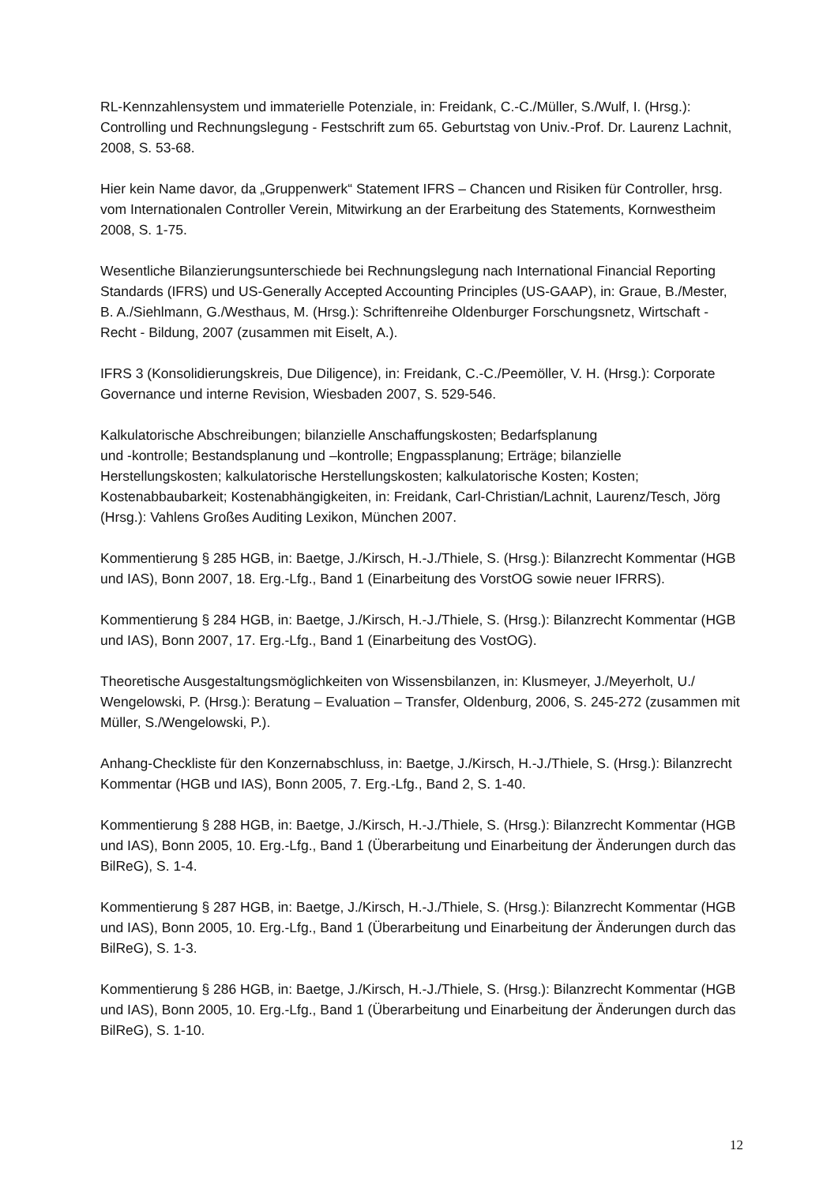RL-Kennzahlensystem und immaterielle Potenziale, in: Freidank, C.-C./Müller, S./Wulf, I. (Hrsg.): Controlling und Rechnungslegung - Festschrift zum 65. Geburtstag von Univ.-Prof. Dr. Laurenz Lachnit, 2008, S. 53-68.
Hier kein Name davor, da „Gruppenwerk“ Statement IFRS – Chancen und Risiken für Controller, hrsg. vom Internationalen Controller Verein, Mitwirkung an der Erarbeitung des Statements, Kornwestheim 2008, S. 1-75.
Wesentliche Bilanzierungsunterschiede bei Rechnungslegung nach International Financial Reporting Standards (IFRS) und US-Generally Accepted Accounting Principles (US-GAAP), in: Graue, B./Mester, B. A./Siehlmann, G./Westhaus, M. (Hrsg.): Schriftenreihe Oldenburger Forschungsnetz, Wirtschaft - Recht - Bildung, 2007 (zusammen mit Eiselt, A.).
IFRS 3 (Konsolidierungskreis, Due Diligence), in: Freidank, C.-C./Peemöller, V. H. (Hrsg.): Corporate Governance und interne Revision, Wiesbaden 2007, S. 529-546.
Kalkulatorische Abschreibungen; bilanzielle Anschaffungskosten; Bedarfsplanung
und -kontrolle; Bestandsplanung und –kontrolle; Engpassplanung; Erträge; bilanzielle Herstellungskosten; kalkulatorische Herstellungskosten; kalkulatorische Kosten; Kosten; Kostenabbaubarkeit; Kostenabhängigkeiten, in: Freidank, Carl-Christian/Lachnit, Laurenz/Tesch, Jörg (Hrsg.): Vahlens Großes Auditing Lexikon, München 2007.
Kommentierung § 285 HGB, in: Baetge, J./Kirsch, H.-J./Thiele, S. (Hrsg.): Bilanzrecht Kommentar (HGB und IAS), Bonn 2007, 18. Erg.-Lfg., Band 1 (Einarbeitung des VorstOG sowie neuer IFRRS).
Kommentierung § 284 HGB, in: Baetge, J./Kirsch, H.-J./Thiele, S. (Hrsg.): Bilanzrecht Kommentar (HGB und IAS), Bonn 2007, 17. Erg.-Lfg., Band 1 (Einarbeitung des VostOG).
Theoretische Ausgestaltungsmöglichkeiten von Wissensbilanzen, in: Klusmeyer, J./Meyerholt, U./ Wengelowski, P. (Hrsg.): Beratung – Evaluation – Transfer, Oldenburg, 2006, S. 245-272 (zusammen mit Müller, S./Wengelowski, P.).
Anhang-Checkliste für den Konzernabschluss, in: Baetge, J./Kirsch, H.-J./Thiele, S. (Hrsg.): Bilanzrecht Kommentar (HGB und IAS), Bonn 2005, 7. Erg.-Lfg., Band 2, S. 1-40.
Kommentierung § 288 HGB, in: Baetge, J./Kirsch, H.-J./Thiele, S. (Hrsg.): Bilanzrecht Kommentar (HGB und IAS), Bonn 2005, 10. Erg.-Lfg., Band 1 (Überarbeitung und Einarbeitung der Änderungen durch das BilReG), S. 1-4.
Kommentierung § 287 HGB, in: Baetge, J./Kirsch, H.-J./Thiele, S. (Hrsg.): Bilanzrecht Kommentar (HGB und IAS), Bonn 2005, 10. Erg.-Lfg., Band 1 (Überarbeitung und Einarbeitung der Änderungen durch das BilReG), S. 1-3.
Kommentierung § 286 HGB, in: Baetge, J./Kirsch, H.-J./Thiele, S. (Hrsg.): Bilanzrecht Kommentar (HGB und IAS), Bonn 2005, 10. Erg.-Lfg., Band 1 (Überarbeitung und Einarbeitung der Änderungen durch das BilReG), S. 1-10.
12